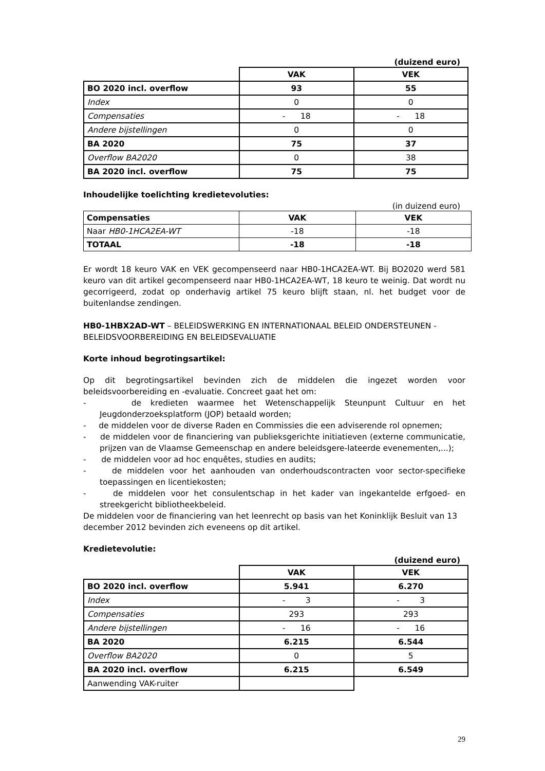(duizend euro)
| | VAK | VEK |
| BO 2020 incl. overflow | 93 | 55 |
| Index | 0 | 0 |
| Compensaties | - 18 | - 18 |
| Andere bijstellingen | 0 | 0 |
| BA 2020 | 75 | 37 |
| Overflow BA2020 | 0 | 38 |
| BA 2020 incl. overflow | 75 | 75 |
Inhoudelijke toelichting kredietevoluties:
(in duizend euro)
| Compensaties | VAK | VEK |
| --- | --- | --- |
| Naar HB0-1HCA2EA-WT | -18 | -18 |
| TOTAAL | -18 | -18 |
Er wordt 18 keuro VAK en VEK gecompenseerd naar HB0-1HCA2EA-WT. Bij BO2020 werd 581 keuro van dit artikel gecompenseerd naar HB0-1HCA2EA-WT, 18 keuro te weinig. Dat wordt nu gecorrigeerd, zodat op onderhavig artikel 75 keuro blijft staan, nl. het budget voor de buitenlandse zendingen.
HB0-1HBX2AD-WT – BELEIDSWERKING EN INTERNATIONAAL BELEID ONDERSTEUNEN - BELEIDSVOORBEREIDING EN BELEIDSEVALUATIE
Korte inhoud begrotingsartikel:
Op dit begrotingsartikel bevinden zich de middelen die ingezet worden voor beleidsvoorbereiding en -evaluatie. Concreet gaat het om:
- de kredieten waarmee het Wetenschappelijk Steunpunt Cultuur en het Jeugdonderzoeksplatform (JOP) betaald worden;
- de middelen voor de diverse Raden en Commissies die een adviserende rol opnemen;
- de middelen voor de financiering van publieksgerichte initiatieven (externe communicatie, prijzen van de Vlaamse Gemeenschap en andere beleidsgere-lateerde evenementen,...);
- de middelen voor ad hoc enquêtes, studies en audits;
- de middelen voor het aanhouden van onderhoudscontracten voor sector-specifieke toepassingen en licentiekosten;
- de middelen voor het consulentschap in het kader van ingekantelde erfgoed- en streekgericht bibliotheekbeleid.
De middelen voor de financiering van het leenrecht op basis van het Koninklijk Besluit van 13 december 2012 bevinden zich eveneens op dit artikel.
Kredietevolutie:
(duizend euro)
| | VAK | VEK |
| BO 2020 incl. overflow | 5.941 | 6.270 |
| Index | - 3 | - 3 |
| Compensaties | 293 | 293 |
| Andere bijstellingen | - 16 | - 16 |
| BA 2020 | 6.215 | 6.544 |
| Overflow BA2020 | 0 | 5 |
| BA 2020 incl. overflow | 6.215 | 6.549 |
| Aanwending VAK-ruiter | | |
29